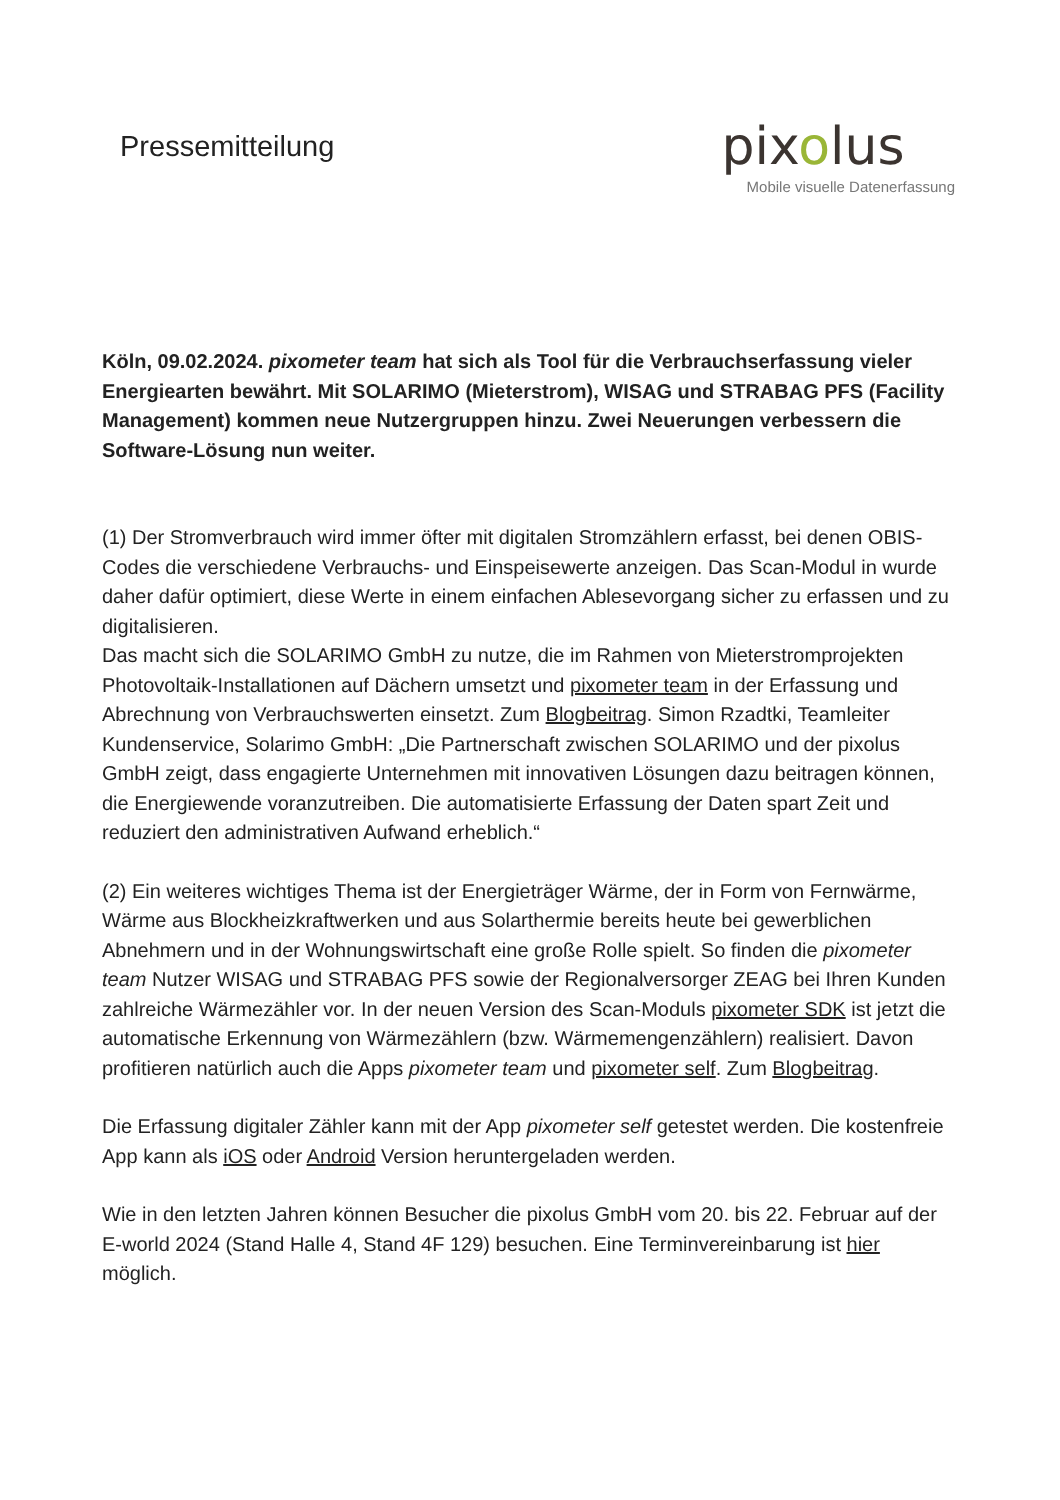Pressemitteilung
pixolus
Mobile visuelle Datenerfassung
Köln, 09.02.2024. pixometer team hat sich als Tool für die Verbrauchserfassung vieler Energiearten bewährt. Mit SOLARIMO (Mieterstrom), WISAG und STRABAG PFS (Facility Management) kommen neue Nutzergruppen hinzu. Zwei Neuerungen verbessern die Software-Lösung nun weiter.
(1) Der Stromverbrauch wird immer öfter mit digitalen Stromzählern erfasst, bei denen OBIS-Codes die verschiedene Verbrauchs- und Einspeisewerte anzeigen. Das Scan-Modul in wurde daher dafür optimiert, diese Werte in einem einfachen Ablesevorgang sicher zu erfassen und zu digitalisieren.
Das macht sich die SOLARIMO GmbH zu nutze, die im Rahmen von Mieterstromprojekten Photovoltaik-Installationen auf Dächern umsetzt und pixometer team in der Erfassung und Abrechnung von Verbrauchswerten einsetzt. Zum Blogbeitrag. Simon Rzadtki, Teamleiter Kundenservice, Solarimo GmbH: „Die Partnerschaft zwischen SOLARIMO und der pixolus GmbH zeigt, dass engagierte Unternehmen mit innovativen Lösungen dazu beitragen können, die Energiewende voranzutreiben. Die automatisierte Erfassung der Daten spart Zeit und reduziert den administrativen Aufwand erheblich.“
(2) Ein weiteres wichtiges Thema ist der Energieträger Wärme, der in Form von Fernwärme, Wärme aus Blockheizkraftwerken und aus Solarthermie bereits heute bei gewerblichen Abnehmern und in der Wohnungswirtschaft eine große Rolle spielt. So finden die pixometer team Nutzer WISAG und STRABAG PFS sowie der Regionalversorger ZEAG bei Ihren Kunden zahlreiche Wärmezähler vor. In der neuen Version des Scan-Moduls pixometer SDK ist jetzt die automatische Erkennung von Wärmezählern (bzw. Wärmemengenzählern) realisiert. Davon profitieren natürlich auch die Apps pixometer team und pixometer self. Zum Blogbeitrag.
Die Erfassung digitaler Zähler kann mit der App pixometer self getestet werden. Die kostenfreie App kann als iOS oder Android Version heruntergeladen werden.
Wie in den letzten Jahren können Besucher die pixolus GmbH vom 20. bis 22. Februar auf der E-world 2024 (Stand Halle 4, Stand 4F 129) besuchen. Eine Terminvereinbarung ist hier möglich.